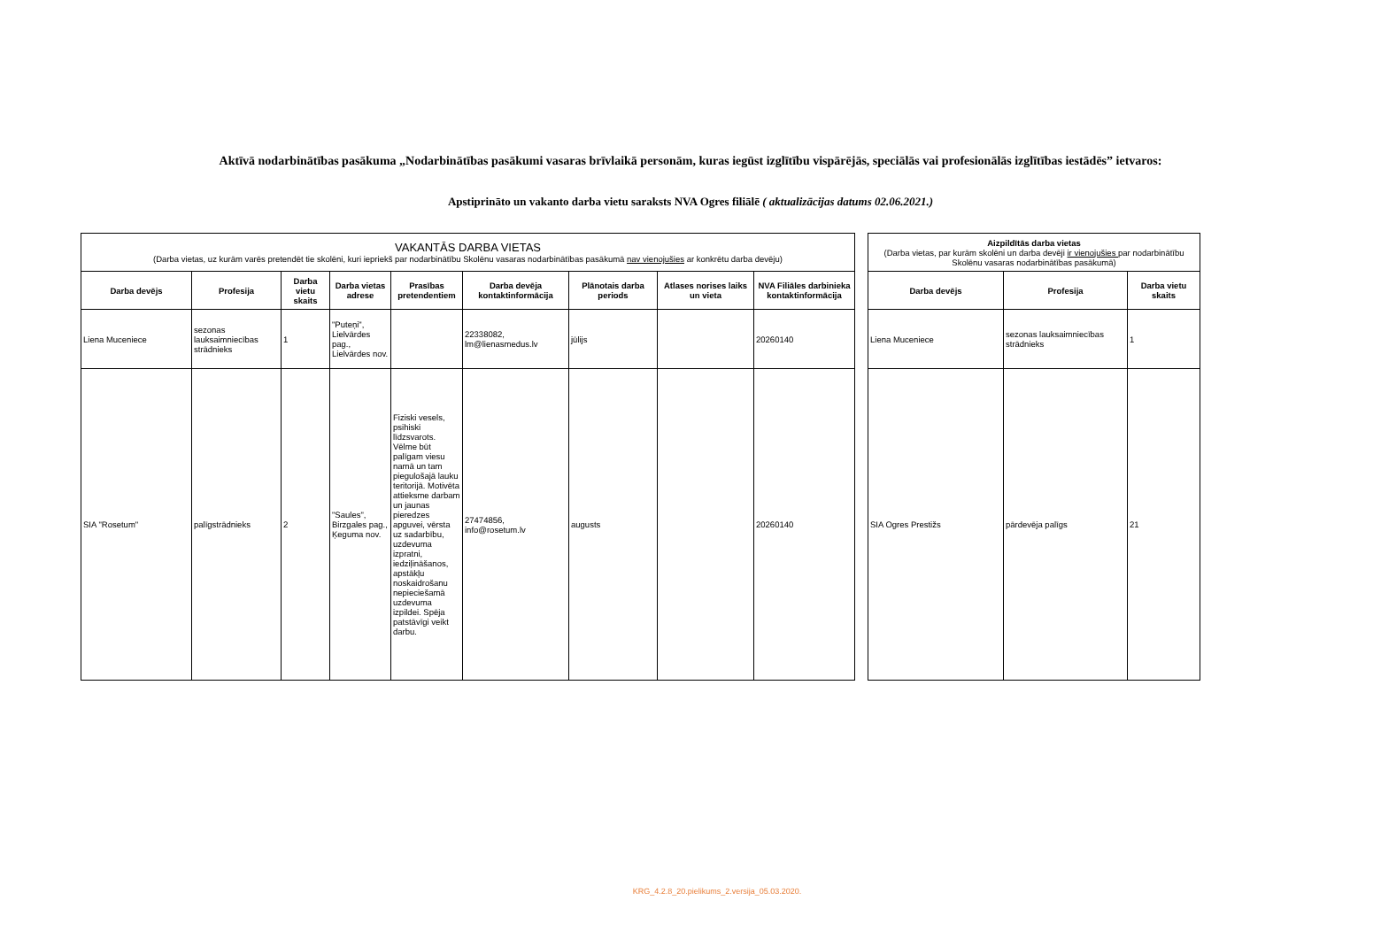Aktīvā nodarbinātības pasākuma „Nodarbinātības pasākumi vasaras brīvlaikā personām, kuras iegūst izglītību vispārējās, speciālās vai profesionālās izglītības iestādēs” ietvaros:
Apstiprināto un vakanto darba vietu saraksts NVA Ogres filiālē ( aktualizācijas datums 02.06.2021.)
| VAKANTĀS DARBA VIETAS (Darba vietas, uz kurām varēs pretendēt tie skolēni, kuri iepriekš par nodarbinātību Skolēnu vasaras nodarbinātības pasākumā nav vienojušies ar konkrētu darba devēju) | | | | | | | | |
| --- | --- | --- | --- | --- | --- | --- | --- | --- |
| Darba devējs | Profesija | Darba vietu skaits | Darba vietas adrese | Prasības pretendentiem | Darba devēja kontaktinformācija | Plānotais darba periods | Atlases norises laiks un vieta | NVA Filiāles darbinieka kontaktinformācija |
| Liena Muceniece | sezonas lauksaimniecības strādnieks | 1 | "Puteņi", Lielvārdes pag., Lielvārdes nov. | | 22338082, lm@lienasmedus.lv | jūlijs | | 20260140 |
| SIA "Rosetum" | palīgstrādnieks | 2 | "Saules", Birzgales pag., Ķeguma nov. | Fiziski vesels, psihiski līdzsvarots. Vēlme būt palīgam viesu namā un tam piegulošajā lauku teritorijā. Motivēta attieksme darbam un jaunas pieredzes apguvei, vērsta uz sadarbību, uzdevuma izpratni, iedziļināšanos, apstākļu noskaidrošanu nepieciešamā uzdevuma izpildei. Spēja patstāvīgi veikt darbu. | 27474856, info@rosetum.lv | augusts | | 20260140 |
| Aizpildītās darba vietas (Darba vietas, par kurām skolēni un darba devēji ir vienojušies par nodarbinātību Skolēnu vasaras nodarbinātības pasākumā) | | |
| --- | --- | --- |
| Darba devējs | Profesija | Darba vietu skaits |
| Liena Muceniece | sezonas lauksaimniecības strādnieks | 1 |
| SIA Ogres Prestižs | pārdevēja palīgs | 21 |
KRG_4.2.8_20.pielikums_2.versija_05.03.2020.